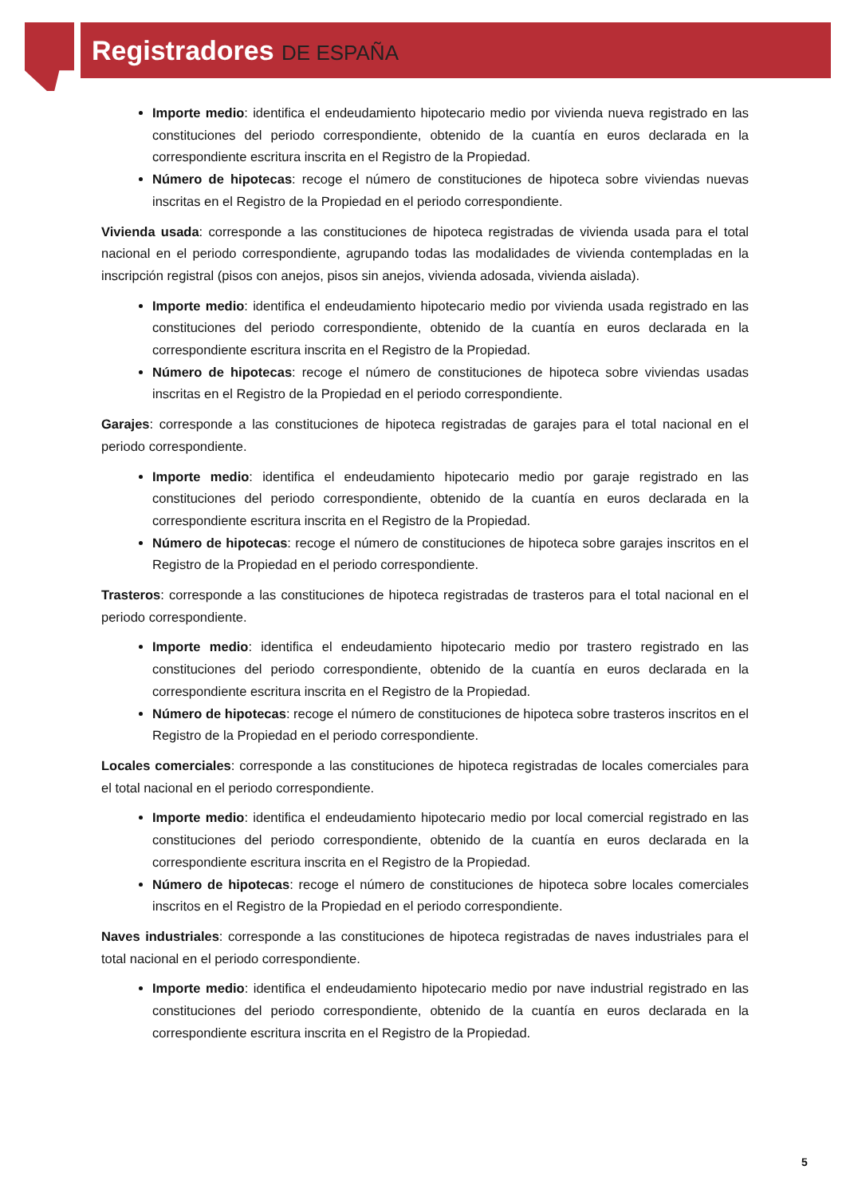Registradores DE ESPAÑA
Importe medio: identifica el endeudamiento hipotecario medio por vivienda nueva registrado en las constituciones del periodo correspondiente, obtenido de la cuantía en euros declarada en la correspondiente escritura inscrita en el Registro de la Propiedad.
Número de hipotecas: recoge el número de constituciones de hipoteca sobre viviendas nuevas inscritas en el Registro de la Propiedad en el periodo correspondiente.
Vivienda usada: corresponde a las constituciones de hipoteca registradas de vivienda usada para el total nacional en el periodo correspondiente, agrupando todas las modalidades de vivienda contempladas en la inscripción registral (pisos con anejos, pisos sin anejos, vivienda adosada, vivienda aislada).
Importe medio: identifica el endeudamiento hipotecario medio por vivienda usada registrado en las constituciones del periodo correspondiente, obtenido de la cuantía en euros declarada en la correspondiente escritura inscrita en el Registro de la Propiedad.
Número de hipotecas: recoge el número de constituciones de hipoteca sobre viviendas usadas inscritas en el Registro de la Propiedad en el periodo correspondiente.
Garajes: corresponde a las constituciones de hipoteca registradas de garajes para el total nacional en el periodo correspondiente.
Importe medio: identifica el endeudamiento hipotecario medio por garaje registrado en las constituciones del periodo correspondiente, obtenido de la cuantía en euros declarada en la correspondiente escritura inscrita en el Registro de la Propiedad.
Número de hipotecas: recoge el número de constituciones de hipoteca sobre garajes inscritos en el Registro de la Propiedad en el periodo correspondiente.
Trasteros: corresponde a las constituciones de hipoteca registradas de trasteros para el total nacional en el periodo correspondiente.
Importe medio: identifica el endeudamiento hipotecario medio por trastero registrado en las constituciones del periodo correspondiente, obtenido de la cuantía en euros declarada en la correspondiente escritura inscrita en el Registro de la Propiedad.
Número de hipotecas: recoge el número de constituciones de hipoteca sobre trasteros inscritos en el Registro de la Propiedad en el periodo correspondiente.
Locales comerciales: corresponde a las constituciones de hipoteca registradas de locales comerciales para el total nacional en el periodo correspondiente.
Importe medio: identifica el endeudamiento hipotecario medio por local comercial registrado en las constituciones del periodo correspondiente, obtenido de la cuantía en euros declarada en la correspondiente escritura inscrita en el Registro de la Propiedad.
Número de hipotecas: recoge el número de constituciones de hipoteca sobre locales comerciales inscritos en el Registro de la Propiedad en el periodo correspondiente.
Naves industriales: corresponde a las constituciones de hipoteca registradas de naves industriales para el total nacional en el periodo correspondiente.
Importe medio: identifica el endeudamiento hipotecario medio por nave industrial registrado en las constituciones del periodo correspondiente, obtenido de la cuantía en euros declarada en la correspondiente escritura inscrita en el Registro de la Propiedad.
5